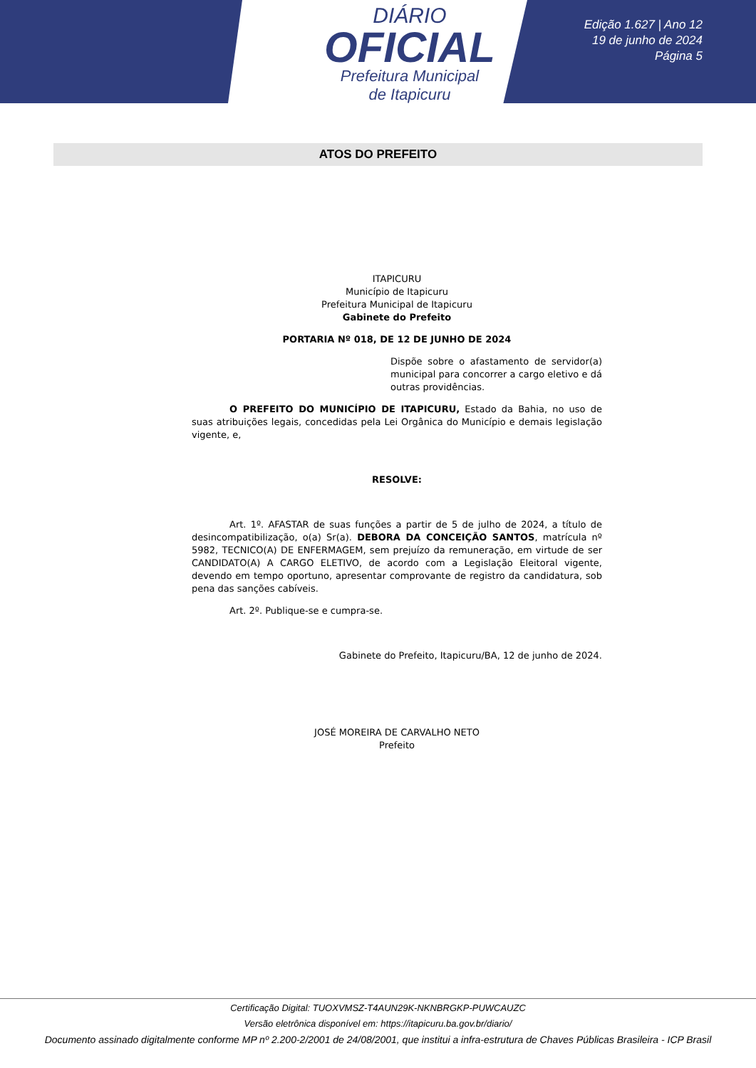DIÁRIO
OFICIAL
Prefeitura Municipal
de Itapicuru
Edição 1.627 | Ano 12
19 de junho de 2024
Página 5
ATOS DO PREFEITO
ITAPICURU
Município de Itapicuru
Prefeitura Municipal de Itapicuru
Gabinete do Prefeito
PORTARIA Nº 018, DE 12 DE JUNHO DE 2024
Dispõe sobre o afastamento de servidor(a) municipal para concorrer a cargo eletivo e dá outras providências.
O PREFEITO DO MUNICÍPIO DE ITAPICURU, Estado da Bahia, no uso de suas atribuições legais, concedidas pela Lei Orgânica do Município e demais legislação vigente, e,
RESOLVE:
Art. 1º. AFASTAR de suas funções a partir de 5 de julho de 2024, a título de desincompatibilização, o(a) Sr(a). DEBORA DA CONCEIÇÃO SANTOS, matrícula nº 5982, TECNICO(A) DE ENFERMAGEM, sem prejuízo da remuneração, em virtude de ser CANDIDATO(A) A CARGO ELETIVO, de acordo com a Legislação Eleitoral vigente, devendo em tempo oportuno, apresentar comprovante de registro da candidatura, sob pena das sanções cabíveis.
Art. 2º. Publique-se e cumpra-se.
Gabinete do Prefeito, Itapicuru/BA, 12 de junho de 2024.
JOSÉ MOREIRA DE CARVALHO NETO
Prefeito
Certificação Digital: TUOXVMSZ-T4AUN29K-NKNBRGKP-PUWCAUZC
Versão eletrônica disponível em: https://itapicuru.ba.gov.br/diario/
Documento assinado digitalmente conforme MP nº 2.200-2/2001 de 24/08/2001, que institui a infra-estrutura de Chaves Públicas Brasileira - ICP Brasil